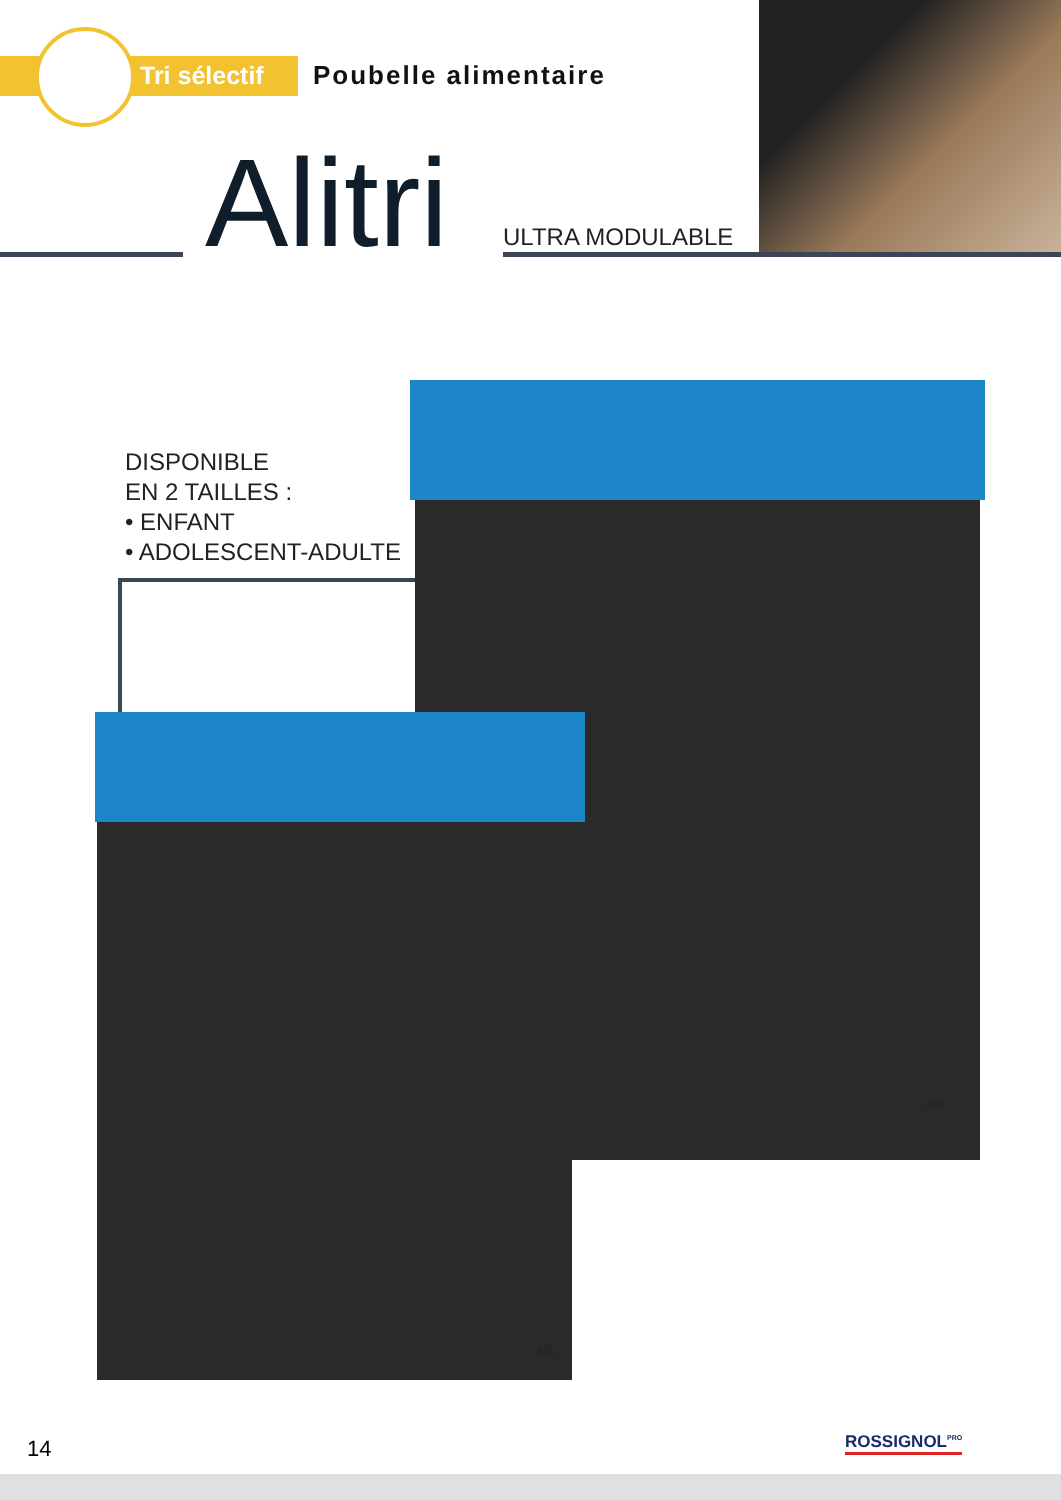Tri sélectif Poubelle alimentaire
Alitri ULTRA MODULABLE
DISPONIBLE
EN 2 TAILLES :
• ENFANT
• ADOLESCENT-ADULTE
90L
65L
14 ROSSIGNOL<sup>PRO</sup>